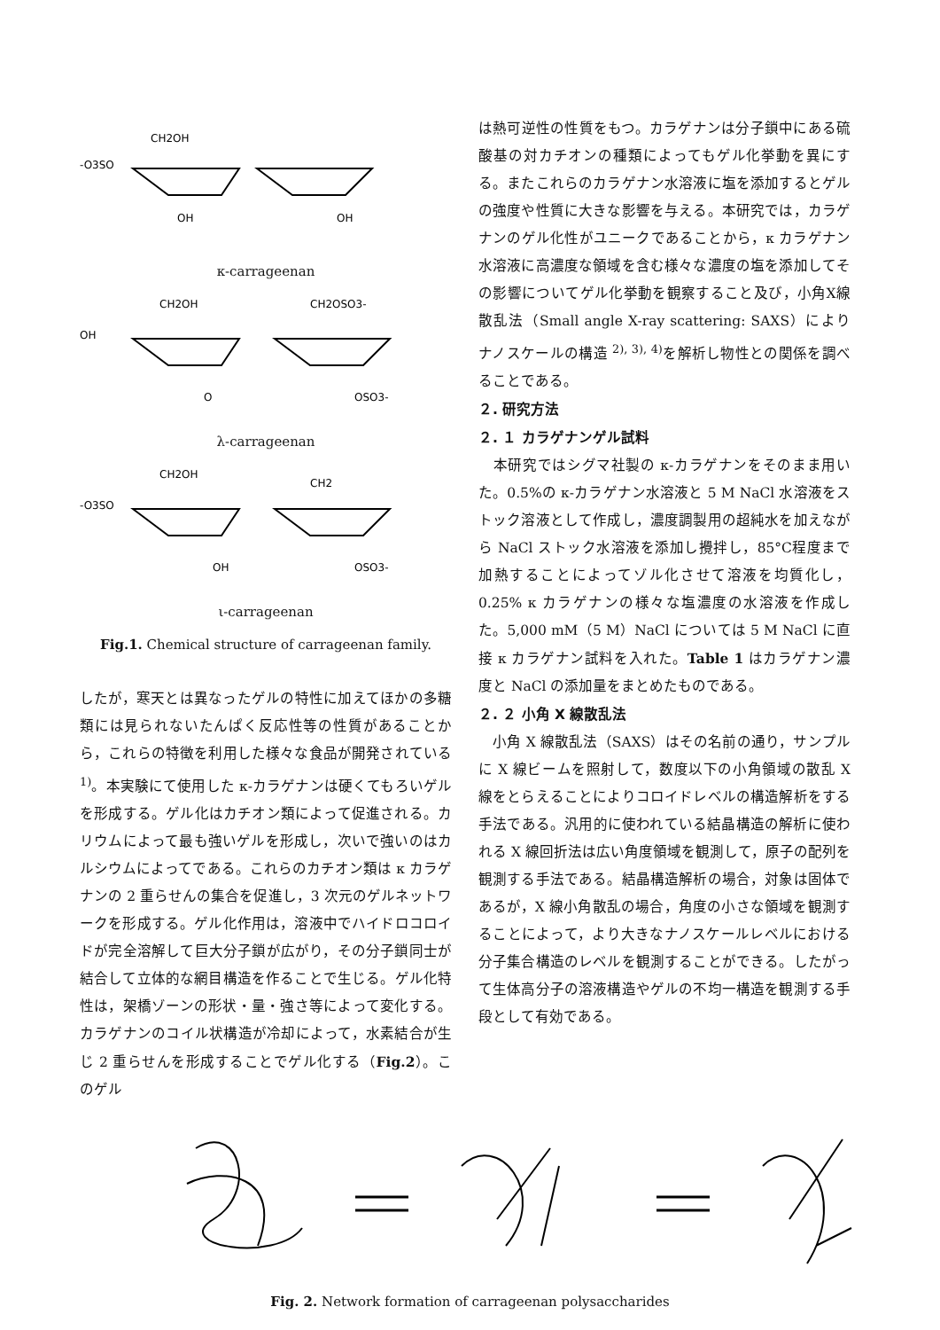-O3SO
CH2OH
OH
OH
κ-carrageenan
OH
CH2OH
CH2OSO3-
O
OSO3-
λ-carrageenan
-O3SO
CH2OH
CH2
OH
OSO3-
ι-carrageenan
Fig.1. Chemical structure of carrageenan family.
したが，寒天とは異なったゲルの特性に加えてほかの多糖類には見られないたんぱく反応性等の性質があることから，これらの特徴を利用した様々な食品が開発されている <sup>1)</sup>。本実験にて使用した κ-カラゲナンは硬くてもろいゲルを形成する。ゲル化はカチオン類によって促進される。カリウムによって最も強いゲルを形成し，次いで強いのはカルシウムによってである。これらのカチオン類は κ カラゲナンの 2 重らせんの集合を促進し，3 次元のゲルネットワークを形成する。ゲル化作用は，溶液中でハイドロコロイドが完全溶解して巨大分子鎖が広がり，その分子鎖同士が結合して立体的な網目構造を作ることで生じる。ゲル化特性は，架橋ゾーンの形状・量・強さ等によって変化する。カラゲナンのコイル状構造が冷却によって，水素結合が生じ 2 重らせんを形成することでゲル化する（Fig.2）。このゲル
は熱可逆性の性質をもつ。カラゲナンは分子鎖中にある硫酸基の対カチオンの種類によってもゲル化挙動を異にする。またこれらのカラゲナン水溶液に塩を添加するとゲルの強度や性質に大きな影響を与える。本研究では，カラゲナンのゲル化性がユニークであることから，κ カラゲナン水溶液に高濃度な領域を含む様々な濃度の塩を添加してその影響についてゲル化挙動を観察すること及び，小角X線散乱法（Small angle X-ray scattering: SAXS）によりナノスケールの構造 <sup>2), 3), 4)</sup>を解析し物性との関係を調べることである。
２. 研究方法
２. １ カラゲナンゲル試料
　本研究ではシグマ社製の κ-カラゲナンをそのまま用いた。0.5%の κ-カラゲナン水溶液と 5 M NaCl 水溶液をストック溶液として作成し，濃度調製用の超純水を加えながら NaCl ストック水溶液を添加し攪拌し，85°C程度まで加熱することによってゾル化させて溶液を均質化し，0.25% κ カラゲナンの様々な塩濃度の水溶液を作成した。5,000 mM（5 M）NaCl については 5 M NaCl に直接 κ カラゲナン試料を入れた。Table 1 はカラゲナン濃度と NaCl の添加量をまとめたものである。
２. ２ 小角 X 線散乱法
　小角 X 線散乱法（SAXS）はその名前の通り，サンプルに X 線ビームを照射して，数度以下の小角領域の散乱 X 線をとらえることによりコロイドレベルの構造解析をする手法である。汎用的に使われている結晶構造の解析に使われる X 線回折法は広い角度領域を観測して，原子の配列を観測する手法である。結晶構造解析の場合，対象は固体であるが，X 線小角散乱の場合，角度の小さな領域を観測することによって，より大きなナノスケールレベルにおける分子集合構造のレベルを観測することができる。したがって生体高分子の溶液構造やゲルの不均一構造を観測する手段として有効である。
Fig. 2. Network formation of carrageenan polysaccharides